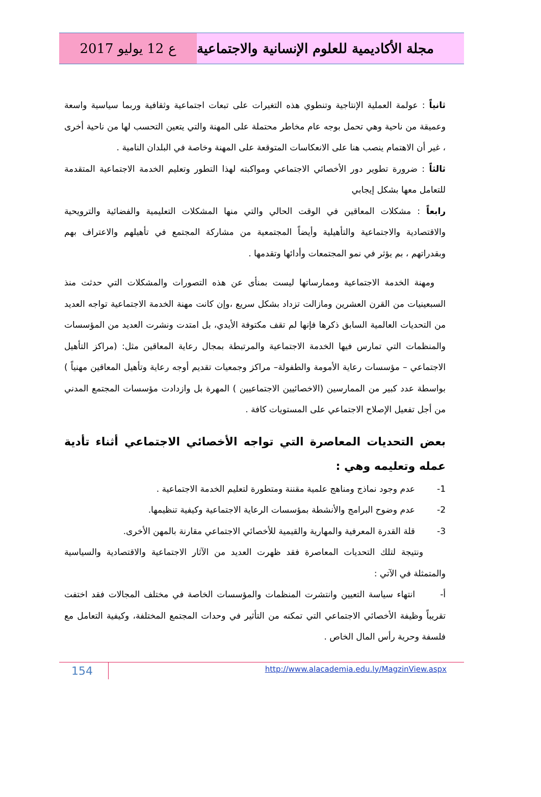ع 12 يوليو 2017 مجلة الأكاديمية للعلوم الإنسانية والاجتماعية
ثانياً : عولمة العملية الإنتاجية وتنطوي هذه التغيرات على تبعات اجتماعية وثقافية وربما سياسية واسعة وعميقة من ناحية وهي تحمل بوجه عام مخاطر محتملة على المهنة والتي يتعين التحسب لها من ناحية أخرى ، غير أن الاهتمام ينصب هنا على الانعكاسات المتوقعة على المهنة وخاصة في البلدان النامية .
ثالثاً : ضرورة تطوير دور الأخصائي الاجتماعي ومواكبته لهذا التطور وتعليم الخدمة الاجتماعية المتقدمة للتعامل معها بشكل إيجابي
رابعاً : مشكلات المعاقين في الوقت الحالي والتي منها المشكلات التعليمية والفضائية والترويحية والاقتصادية والاجتماعية والتأهيلية وأيضاً المجتمعية من مشاركة المجتمع في تأهيلهم والاعتراف بهم وبقدراتهم ، بم يؤثر في نمو المجتمعات وأدائها وتقدمها .
ومهنة الخدمة الاجتماعية وممارساتها ليست بمنأى عن هذه التصورات والمشكلات التي حدثت منذ السبعينيات من القرن العشرين ومازالت تزداد بشكل سريع ،وإن كانت مهنة الخدمة الاجتماعية تواجه العديد من التحديات العالمية السابق ذكرها فإنها لم تقف مكتوفة الأيدي، بل امتدت ونشرت العديد من المؤسسات والمنظمات التي تمارس فيها الخدمة الاجتماعية والمرتبطة بمجال رعاية المعاقين مثل: (مراكز التأهيل الاجتماعي – مؤسسات رعاية الأمومة والطفولة– مراكز وجمعيات تقديم أوجه رعاية وتأهيل المعاقين مهنياً ) بواسطة عدد كبير من الممارسين (الاخصائيين الاجتماعيين ) المهرة بل وازدادت مؤسسات المجتمع المدني من أجل تفعيل الإصلاح الاجتماعي على المستويات كافة .
بعض التحديات المعاصرة التي تواجه الأخصائي الاجتماعي أثناء تأدية عمله وتعليمه وهي :
1- عدم وجود نماذج ومناهج علمية مقننة ومتطورة لتعليم الخدمة الاجتماعية .
2- عدم وضوح البرامج والأنشطة بمؤسسات الرعاية الاجتماعية وكيفية تنظيمها.
3- قلة القدرة المعرفية والمهارية والقيمية للأخصائي الاجتماعي مقارنة بالمهن الأخرى.
ونتيجة لتلك التحديات المعاصرة فقد ظهرت العديد من الآثار الاجتماعية والاقتصادية والسياسية والمتمثلة في الآتي :
أ- انتهاء سياسة التعيين وانتشرت المنظمات والمؤسسات الخاصة في مختلف المجالات فقد اختفت تقريباً وظيفة الأخصائي الاجتماعي التي تمكنه من التأثير في وحدات المجتمع المختلفة، وكيفية التعامل مع فلسفة وحرية رأس المال الخاص .
154
http://www.alacademia.edu.ly/MagzinView.aspx